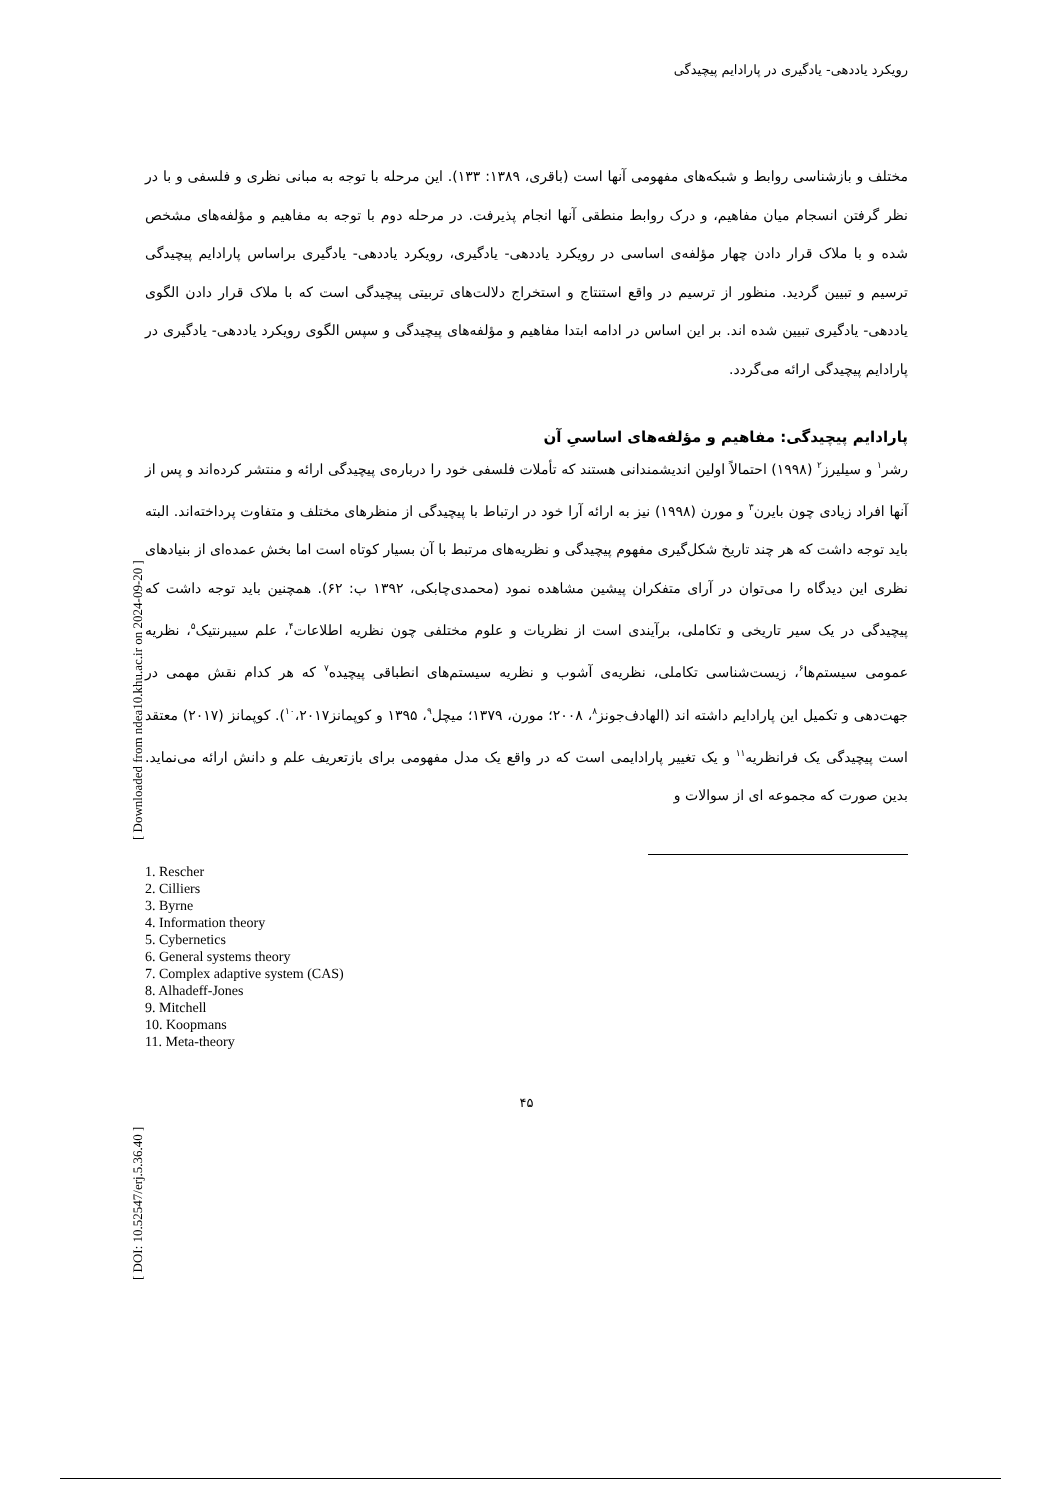رویکرد یاددهی- یادگیری در پارادایم پیچیدگی
مختلف و بازشناسی روابط و شبکه‌های مفهومی آنها است (باقری، ۱۳۸۹: ۱۳۳). این مرحله با توجه به مبانی نظری و فلسفی و با در نظر گرفتن انسجام میان مفاهیم، و درک روابط منطقی آنها انجام پذیرفت. در مرحله دوم با توجه به مفاهیم و مؤلفه‌های مشخص شده و با ملاک قرار دادن چهار مؤلفه‌ی اساسی در رویکرد یاددهی- یادگیری، رویکرد یاددهی- یادگیری براساس پارادایم پیچیدگی ترسیم و تبیین گردید. منظور از ترسیم در واقع استنتاج و استخراج دلالت‌های تربیتی پیچیدگی است که با ملاک قرار دادن الگوی یاددهی- یادگیری تبیین شده اند. بر این اساس در ادامه ابتدا مفاهیم و مؤلفه‌های پیچیدگی و سپس الگوی رویکرد یاددهی- یادگیری در پارادایم پیچیدگی ارائه می‌گردد.
پارادایم پیچیدگی: مفاهیم و مؤلفه‌های اساسیِ آن
رشر<sup>۱</sup> و سیلیرز<sup>۲</sup> (۱۹۹۸) احتمالاً اولین اندیشمندانی هستند که تأملات فلسفی خود را درباره‌ی پیچیدگی ارائه و منتشر کرده‌اند و پس از آنها افراد زیادی چون بایرن<sup>۳</sup> و مورن (۱۹۹۸) نیز به ارائه آرا خود در ارتباط با پیچیدگی از منظرهای مختلف و متفاوت پرداخته‌اند. البته باید توجه داشت که هر چند تاریخ شکل‌گیری مفهوم پیچیدگی و نظریه‌های مرتبط با آن بسیار کوتاه است اما بخش عمده‌ای از بنیادهای نظری این دیدگاه را می‌توان در آرای متفکران پیشین مشاهده نمود (محمدی‌چابکی، ۱۳۹۲ ب: ۶۲). همچنین باید توجه داشت که پیچیدگی در یک سیر تاریخی و تکاملی، برآیندی است از نظریات و علوم مختلفی چون نظریه اطلاعات<sup>۴</sup>، علم سیبرنتیک<sup>۵</sup>، نظریه عمومی سیستم‌ها<sup>۶</sup>، زیست‌شناسی تکاملی، نظریه‌ی آشوب و نظریه سیستم‌های انطباقی پیچیده<sup>۷</sup> که هر کدام نقش مهمی در جهت‌دهی و تکمیل این پارادایم داشته اند (الهادف‌جونز<sup>۸</sup>، ۲۰۰۸؛ مورن، ۱۳۷۹؛ میچل<sup>۹</sup>، ۱۳۹۵ و کوپمانز<sup>۱۰</sup>،۲۰۱۷). کوپمانز (۲۰۱۷) معتقد است پیچیدگی یک فرانظریه<sup>۱۱</sup> و یک تغییر پارادایمی است که در واقع یک مدل مفهومی برای بازتعریف علم و دانش ارائه می‌نماید. بدین صورت که مجموعه ای از سوالات و
1. Rescher
2. Cilliers
3. Byrne
4. Information theory
5. Cybernetics
6. General systems theory
7. Complex adaptive system (CAS)
8. Alhadeff-Jones
9. Mitchell
10. Koopmans
11. Meta-theory
۴۵
[ Downloaded from ndea10.khu.ac.ir on 2024-09-20 ]
[ DOI: 10.52547/erj.5.36.40 ]